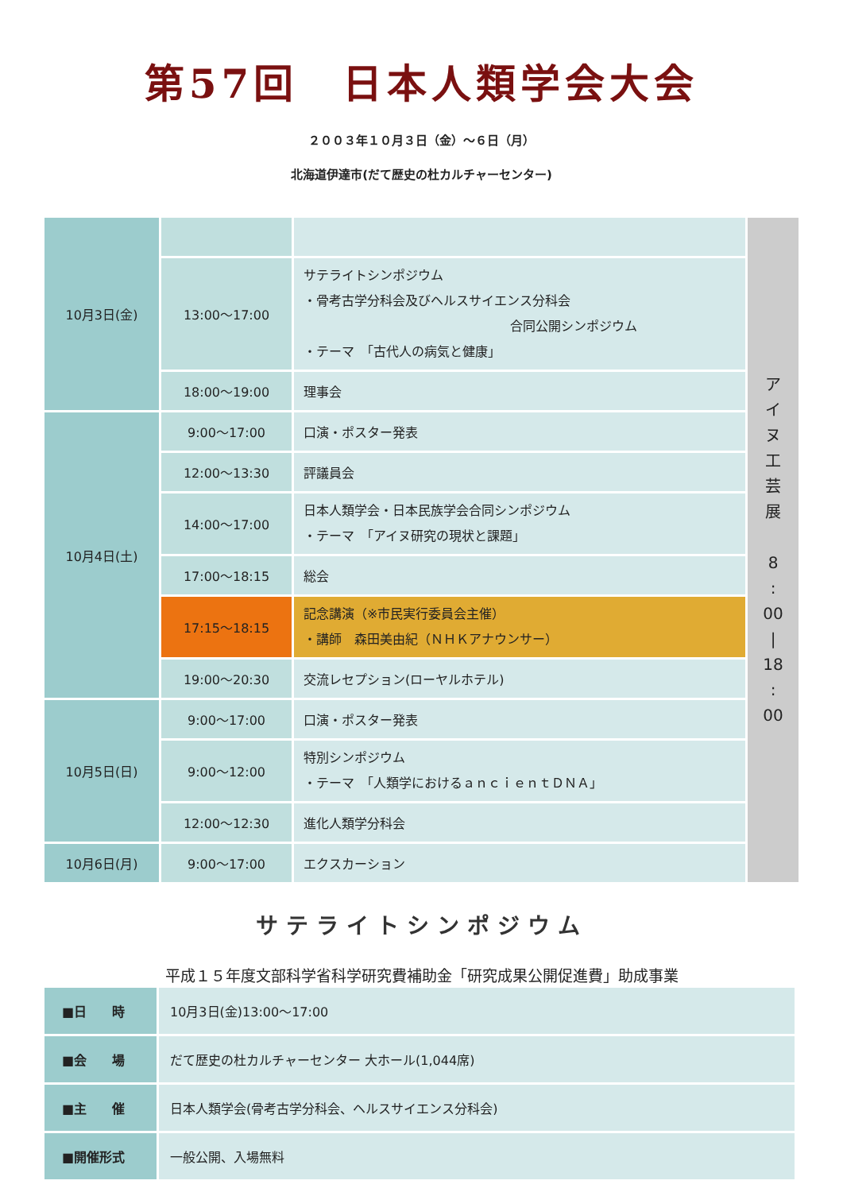第57回　日本人類学会大会
２００３年１０月３日（金）～６日（月）
北海道伊達市(だて歴史の杜カルチャーセンター)
| 10月3日(金) | | | ア イ ヌ 工 芸 展 8 : 00 / 18 : 00 |
| | 13:00～17:00 | サテライトシンポジウム ・骨考古学分科会及びヘルスサイエンス分科会 合同公開シンポジウム ・テーマ 「古代人の病気と健康」 | |
| | 18:00～19:00 | 理事会 | |
| 10月4日(土) | 9:00～17:00 | 口演・ポスター発表 | |
| | 12:00～13:30 | 評議員会 | |
| | 14:00～17:00 | 日本人類学会・日本民族学会合同シンポジウム ・テーマ 「アイヌ研究の現状と課題」 | |
| | 17:00～18:15 | 総会 | |
| | 17:15～18:15 | 記念講演（※市民実行委員会主催） ・講師 森田美由紀（ＮＨＫアナウンサー） | |
| | 19:00～20:30 | 交流レセプション(ローヤルホテル) | |
| 10月5日(日) | 9:00～17:00 | 口演・ポスター発表 | |
| | 9:00～12:00 | 特別シンポジウム ・テーマ 「人類学におけるａｎｃｉｅｎｔＤＮＡ」 | |
| | 12:00～12:30 | 進化人類学分科会 | |
| 10月6日(月) | 9:00～17:00 | エクスカーション | |
サテライトシンポジウム
平成１５年度文部科学省科学研究費補助金「研究成果公開促進費」助成事業
| ■日 時 | 10月3日(金)13:00～17:00 |
| ■会 場 | だて歴史の杜カルチャーセンター 大ホール(1,044席) |
| ■主 催 | 日本人類学会(骨考古学分科会、ヘルスサイエンス分科会) |
| ■開催形式 | 一般公開、入場無料 |